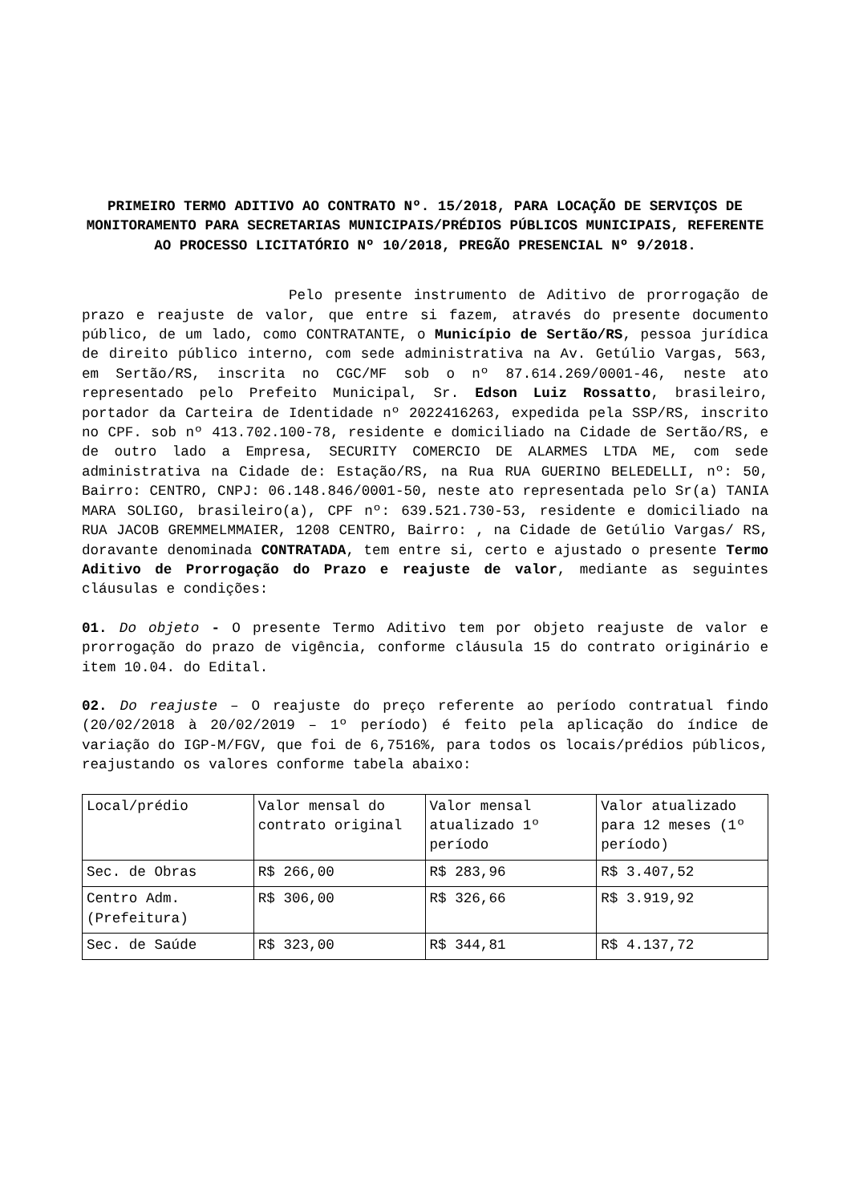PRIMEIRO TERMO ADITIVO AO CONTRATO Nº. 15/2018, PARA LOCAÇÃO DE SERVIÇOS DE MONITORAMENTO PARA SECRETARIAS MUNICIPAIS/PRÉDIOS PÚBLICOS MUNICIPAIS, REFERENTE AO PROCESSO LICITATÓRIO Nº 10/2018, PREGÃO PRESENCIAL Nº 9/2018.
Pelo presente instrumento de Aditivo de prorrogação de prazo e reajuste de valor, que entre si fazem, através do presente documento público, de um lado, como CONTRATANTE, o Município de Sertão/RS, pessoa jurídica de direito público interno, com sede administrativa na Av. Getúlio Vargas, 563, em Sertão/RS, inscrita no CGC/MF sob o nº 87.614.269/0001-46, neste ato representado pelo Prefeito Municipal, Sr. Edson Luiz Rossatto, brasileiro, portador da Carteira de Identidade nº 2022416263, expedida pela SSP/RS, inscrito no CPF. sob nº 413.702.100-78, residente e domiciliado na Cidade de Sertão/RS, e de outro lado a Empresa, SECURITY COMERCIO DE ALARMES LTDA ME, com sede administrativa na Cidade de: Estação/RS, na Rua RUA GUERINO BELEDELLI, nº: 50, Bairro: CENTRO, CNPJ: 06.148.846/0001-50, neste ato representada pelo Sr(a) TANIA MARA SOLIGO, brasileiro(a), CPF nº: 639.521.730-53, residente e domiciliado na RUA JACOB GREMMELMMAIER, 1208 CENTRO, Bairro: , na Cidade de Getúlio Vargas/ RS, doravante denominada CONTRATADA, tem entre si, certo e ajustado o presente Termo Aditivo de Prorrogação do Prazo e reajuste de valor, mediante as seguintes cláusulas e condições:
01. Do objeto - O presente Termo Aditivo tem por objeto reajuste de valor e prorrogação do prazo de vigência, conforme cláusula 15 do contrato originário e item 10.04. do Edital.
02. Do reajuste – O reajuste do preço referente ao período contratual findo (20/02/2018 à 20/02/2019 – 1º período) é feito pela aplicação do índice de variação do IGP-M/FGV, que foi de 6,7516%, para todos os locais/prédios públicos, reajustando os valores conforme tabela abaixo:
| Local/prédio | Valor mensal do contrato original | Valor mensal atualizado 1º período | Valor atualizado para 12 meses (1º período) |
| Sec. de Obras | R$ 266,00 | R$ 283,96 | R$ 3.407,52 |
| Centro Adm. (Prefeitura) | R$ 306,00 | R$ 326,66 | R$ 3.919,92 |
| Sec. de Saúde | R$ 323,00 | R$ 344,81 | R$ 4.137,72 |